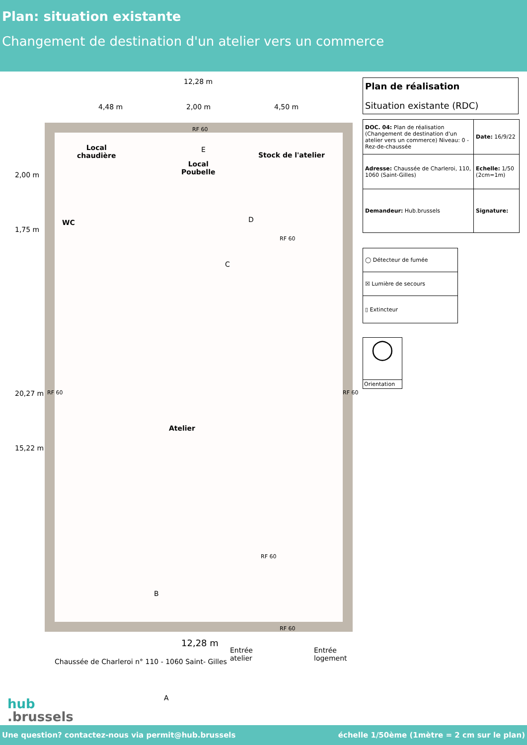Plan: situation existante
Changement de destination d'un atelier vers un commerce
12,28 m
4,48 m 2,00 m 4,50 m
RF 60
Local
chaudière
Local
Poubelle
E
Stock de l'atelier
WC D
RF 60
C
2,00 m
1,75 m
20,27 m
15,22 m
RF 60 RF 60
Atelier
RF 60
B
RF 60
12,28 m
Entrée
atelier
Entrée
logement
Chaussée de Charleroi n° 110 - 1060 Saint- Gilles
A
hub
.brussels
Plan de réalisation
Situation existante (RDC)
| DOC. 04: Plan de réalisation (Changement de destination d'un atelier vers un commerce) Niveau: 0 - Rez-de-chaussée | Date: 16/9/22 |
| Adresse: Chaussée de Charleroi, 110, 1060 (Saint-Gilles) | Echelle: 1/50 (2cm=1m) |
| Demandeur: Hub.brussels | Signature: |
| ◯ Détecteur de fumée |
| ☒ Lumière de secours |
| ▯ Extincteur |
◯
Orientation
Une question? contactez-nous via permit@hub.brussels échelle 1/50ème (1mètre = 2 cm sur le plan)